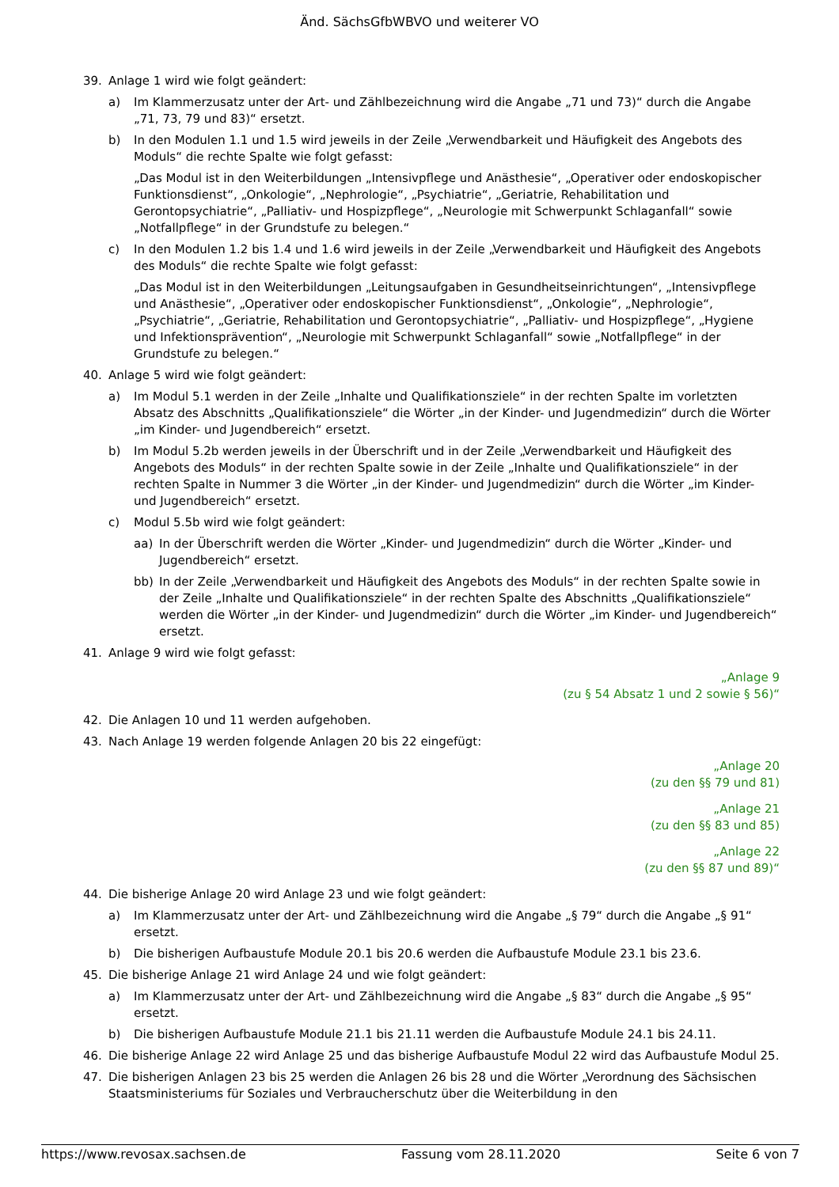Änd. SächsGfbWBVO und weiterer VO
39. Anlage 1 wird wie folgt geändert:
a) Im Klammerzusatz unter der Art- und Zählbezeichnung wird die Angabe „71 und 73)“ durch die Angabe „71, 73, 79 und 83)“ ersetzt.
b) In den Modulen 1.1 und 1.5 wird jeweils in der Zeile „Verwendbarkeit und Häufigkeit des Angebots des Moduls“ die rechte Spalte wie folgt gefasst:
„Das Modul ist in den Weiterbildungen „Intensivpflege und Anästhesie“, „Operativer oder endoskopischer Funktionsdienst“, „Onkologie“, „Nephrologie“, „Psychiatrie“, „Geriatrie, Rehabilitation und Gerontopsychiatrie“, „Palliativ- und Hospizpflege“, „Neurologie mit Schwerpunkt Schlaganfall“ sowie „Notfallpflege“ in der Grundstufe zu belegen.“
c) In den Modulen 1.2 bis 1.4 und 1.6 wird jeweils in der Zeile „Verwendbarkeit und Häufigkeit des Angebots des Moduls“ die rechte Spalte wie folgt gefasst:
„Das Modul ist in den Weiterbildungen „Leitungsaufgaben in Gesundheitseinrichtungen“, „Intensivpflege und Anästhesie“, „Operativer oder endoskopischer Funktionsdienst“, „Onkologie“, „Nephrologie“, „Psychiatrie“, „Geriatrie, Rehabilitation und Gerontopsychiatrie“, „Palliativ- und Hospizpflege“, „Hygiene und Infektionsprävention“, „Neurologie mit Schwerpunkt Schlaganfall“ sowie „Notfallpflege“ in der Grundstufe zu belegen.“
40. Anlage 5 wird wie folgt geändert:
a) Im Modul 5.1 werden in der Zeile „Inhalte und Qualifikationsziele“ in der rechten Spalte im vorletzten Absatz des Abschnitts „Qualifikationsziele“ die Wörter „in der Kinder- und Jugendmedizin“ durch die Wörter „im Kinder- und Jugendbereich“ ersetzt.
b) Im Modul 5.2b werden jeweils in der Überschrift und in der Zeile „Verwendbarkeit und Häufigkeit des Angebots des Moduls“ in der rechten Spalte sowie in der Zeile „Inhalte und Qualifikationsziele“ in der rechten Spalte in Nummer 3 die Wörter „in der Kinder- und Jugendmedizin“ durch die Wörter „im Kinder- und Jugendbereich“ ersetzt.
c) Modul 5.5b wird wie folgt geändert:
aa) In der Überschrift werden die Wörter „Kinder- und Jugendmedizin“ durch die Wörter „Kinder- und Jugendbereich“ ersetzt.
bb) In der Zeile „Verwendbarkeit und Häufigkeit des Angebots des Moduls“ in der rechten Spalte sowie in der Zeile „Inhalte und Qualifikationsziele“ in der rechten Spalte des Abschnitts „Qualifikationsziele“ werden die Wörter „in der Kinder- und Jugendmedizin“ durch die Wörter „im Kinder- und Jugendbereich“ ersetzt.
41. Anlage 9 wird wie folgt gefasst:
„Anlage 9
(zu § 54 Absatz 1 und 2 sowie § 56)“
42. Die Anlagen 10 und 11 werden aufgehoben.
43. Nach Anlage 19 werden folgende Anlagen 20 bis 22 eingefügt:
„Anlage 20
(zu den §§ 79 und 81)
„Anlage 21
(zu den §§ 83 und 85)
„Anlage 22
(zu den §§ 87 und 89)“
44. Die bisherige Anlage 20 wird Anlage 23 und wie folgt geändert:
a) Im Klammerzusatz unter der Art- und Zählbezeichnung wird die Angabe „§ 79“ durch die Angabe „§ 91“ ersetzt.
b) Die bisherigen Aufbaustufe Module 20.1 bis 20.6 werden die Aufbaustufe Module 23.1 bis 23.6.
45. Die bisherige Anlage 21 wird Anlage 24 und wie folgt geändert:
a) Im Klammerzusatz unter der Art- und Zählbezeichnung wird die Angabe „§ 83“ durch die Angabe „§ 95“ ersetzt.
b) Die bisherigen Aufbaustufe Module 21.1 bis 21.11 werden die Aufbaustufe Module 24.1 bis 24.11.
46. Die bisherige Anlage 22 wird Anlage 25 und das bisherige Aufbaustufe Modul 22 wird das Aufbaustufe Modul 25.
47. Die bisherigen Anlagen 23 bis 25 werden die Anlagen 26 bis 28 und die Wörter „Verordnung des Sächsischen Staatsministeriums für Soziales und Verbraucherschutz über die Weiterbildung in den
https://www.revosax.sachsen.de Fassung vom 28.11.2020 Seite 6 von 7